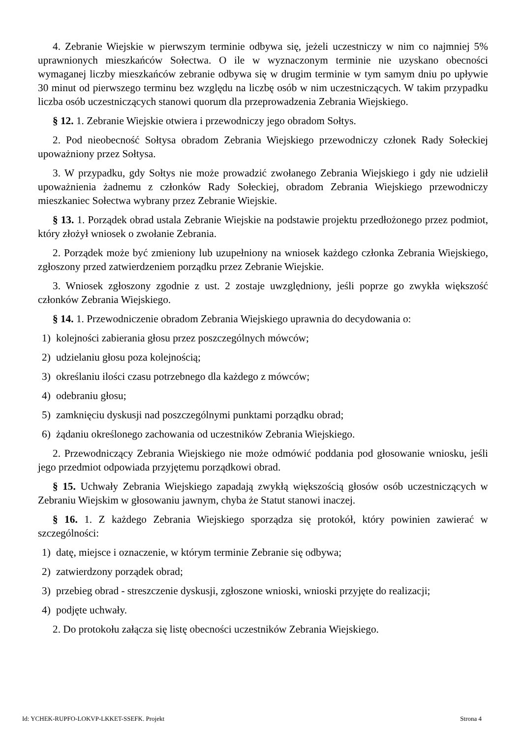4. Zebranie Wiejskie w pierwszym terminie odbywa się, jeżeli uczestniczy w nim co najmniej 5% uprawnionych mieszkańców Sołectwa. O ile w wyznaczonym terminie nie uzyskano obecności wymaganej liczby mieszkańców zebranie odbywa się w drugim terminie w tym samym dniu po upływie 30 minut od pierwszego terminu bez względu na liczbę osób w nim uczestniczących. W takim przypadku liczba osób uczestniczących stanowi quorum dla przeprowadzenia Zebrania Wiejskiego.
§ 12. 1. Zebranie Wiejskie otwiera i przewodniczy jego obradom Sołtys.
2. Pod nieobecność Sołtysa obradom Zebrania Wiejskiego przewodniczy członek Rady Sołeckiej upoważniony przez Sołtysa.
3. W przypadku, gdy Sołtys nie może prowadzić zwołanego Zebrania Wiejskiego i gdy nie udzielił upoważnienia żadnemu z członków Rady Sołeckiej, obradom Zebrania Wiejskiego przewodniczy mieszkaniec Sołectwa wybrany przez Zebranie Wiejskie.
§ 13. 1. Porządek obrad ustala Zebranie Wiejskie na podstawie projektu przedłożonego przez podmiot, który złożył wniosek o zwołanie Zebrania.
2. Porządek może być zmieniony lub uzupełniony na wniosek każdego członka Zebrania Wiejskiego, zgłoszony przed zatwierdzeniem porządku przez Zebranie Wiejskie.
3. Wniosek zgłoszony zgodnie z ust. 2 zostaje uwzględniony, jeśli poprze go zwykła większość członków Zebrania Wiejskiego.
§ 14. 1. Przewodniczenie obradom Zebrania Wiejskiego uprawnia do decydowania o:
1) kolejności zabierania głosu przez poszczególnych mówców;
2) udzielaniu głosu poza kolejnością;
3) określaniu ilości czasu potrzebnego dla każdego z mówców;
4) odebraniu głosu;
5) zamknięciu dyskusji nad poszczególnymi punktami porządku obrad;
6) żądaniu określonego zachowania od uczestników Zebrania Wiejskiego.
2. Przewodniczący Zebrania Wiejskiego nie może odmówić poddania pod głosowanie wniosku, jeśli jego przedmiot odpowiada przyjętemu porządkowi obrad.
§ 15. Uchwały Zebrania Wiejskiego zapadają zwykłą większością głosów osób uczestniczących w Zebraniu Wiejskim w głosowaniu jawnym, chyba że Statut stanowi inaczej.
§ 16. 1. Z każdego Zebrania Wiejskiego sporządza się protokół, który powinien zawierać w szczególności:
1) datę, miejsce i oznaczenie, w którym terminie Zebranie się odbywa;
2) zatwierdzony porządek obrad;
3) przebieg obrad - streszczenie dyskusji, zgłoszone wnioski, wnioski przyjęte do realizacji;
4) podjęte uchwały.
2. Do protokołu załącza się listę obecności uczestników Zebrania Wiejskiego.
Id: YCHEK-RUPFO-LOKVP-LKKET-SSEFK. Projekt Strona 4